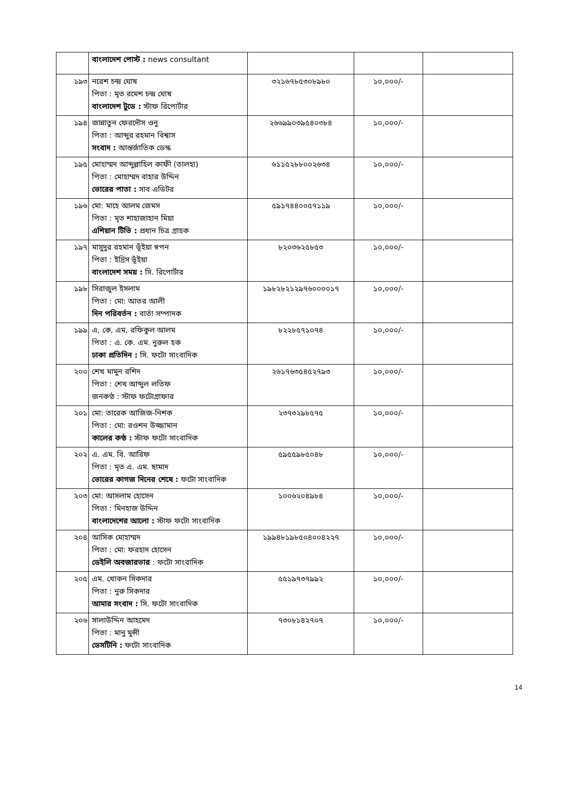| | বাংলাদেশ পোস্ট : news consultant | | | |
| ১৯৩ | নরেশ চন্দ্র ঘোষ পিতা : মৃত রমেশ চন্দ্র ঘোষ বাংলাদেশ টুডে : স্টাফ রিপোর্টার | ৩২১৬৭৮৫৩০৮৯৮০ | ১০,০০০/- | |
| ১৯৪ | জান্নাতুন ফেরদৌস ওনু পিতা : আব্দুর রহমান বিশ্বাস সংবাদ : আন্তর্জাতিক ডেস্ক | ২৬৬৯৯০৩৯৫৪০৩৮৪ | ১০,০০০/- | |
| ১৯৫ | মোহাম্মদ আব্দুল্লাহিল কাফী (তালহা) পিতা : মোহাম্মদ বাহার উদ্দিন ভোরের পাতা : সাব এডিটর | ৬১১৫২৮৮০০২৬৩৪ | ১০,০০০/- | |
| ১৯৬ | মো: মাহে আলম জেমস পিতা : মৃত শাহাজাহান মিয়া এশিয়ান টিভি : প্রধান চিত্র গ্রাহক | ৫৯১৭৪৪০০৫৭১১৯ | ১০,০০০/- | |
| ১৯৭ | মাসুদুর রহমান ভূঁইয়া স্বপন পিতা : ইদ্রিস ভূঁইয়া বাংলাদেশ সময় : সি. রিপোর্টার | ৮২০৩৬২৫৮৫৩ | ১০,০০০/- | |
| ১৯৮ | সিরাজুল ইসলাম পিতা : মো: আতর আলী দিন পরিবর্তন : বার্তা সম্পাদক | ১৯৮২৮২১২৯৭৬০০০০১৭ | ১০,০০০/- | |
| ১৯৯ | এ, কে, এম, রফিকুল আলম পিতা : এ. কে. এম. নুরুল হক ঢাকা প্রতিদিন : সি. ফটো সাংবাদিক | ৮২২৮৫৭১০৭৪ | ১০,০০০/- | |
| ২০০ | শেখ মামুন রশিদ পিতা : শেখ আব্দুল লতিফ জনকণ্ঠ : স্টাফ ফটোগ্রাফার | ২৬১৭৬৩৫৪৫২৭৯৩ | ১০,০০০/- | |
| ২০১ | মো: তারেক আজিজ-নিশক পিতা : মো: রওশন উজ্জামান কালের কণ্ঠ : স্টাফ ফটো সাংবাদিক | ২৩৭৩২৯৮৫৭৫ | ১০,০০০/- | |
| ২০২ | এ. এম. বি. আরিফ পিতা : মৃত এ. এম. ছামাদ ভোরের কাগজ দিনের শেষে : ফটো সাংবাদিক | ৫৯৫৫৯৮৫০৪৮ | ১০,০০০/- | |
| ২০৩ | মো: আসলাম হোসেন পিতা : মিনহাজ উদ্দিন বাংলাদেশের আলো : স্টাফ ফটো সাংবাদিক | ১০০৬২০৪৯৮৪ | ১০,০০০/- | |
| ২০৪ | আসিক মোহাম্মদ পিতা : মো: ফরহাদ হোসেন ডেইলি অবজারভার : ফটো সাংবাদিক | ১৯৯৪৮১৯৮৫০৪০০৪২২৭ | ১০,০০০/- | |
| ২০৫ | এম. খোকন সিকদার পিতা : নুরু সিকদার আমার সংবাদ : সি. ফটো সাংবাদিক | ৫৫১৯৭৩৭৯৯২ | ১০,০০০/- | |
| ২০৬ | সালাউদ্দিন আহমেদ পিতা : মানু মুন্সী ডেসটিনি : ফটো সাংবাদিক | ৭৩০৮১৪২৭০৭ | ১০,০০০/- | |
14